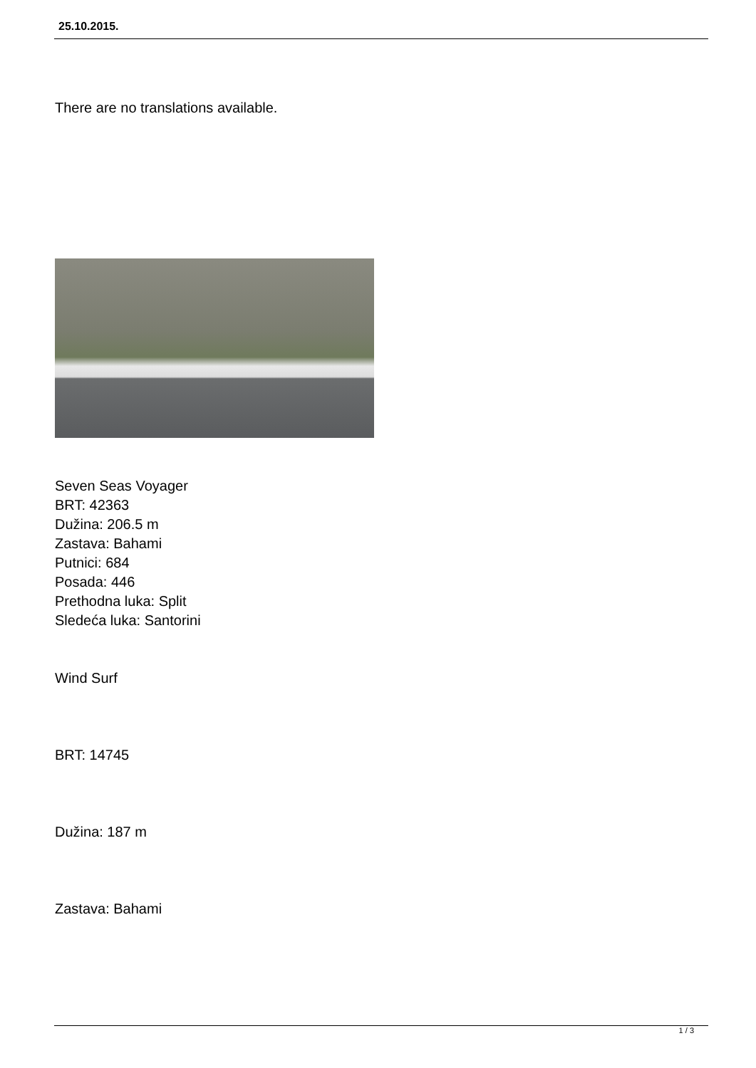25.10.2015.
There are no translations available.
Seven Seas Voyager
BRT: 42363
Dužina: 206.5 m
Zastava: Bahami
Putnici: 684
Posada: 446
Prethodna luka: Split
Sledeća luka: Santorini
Wind Surf
BRT: 14745
Dužina: 187 m
Zastava: Bahami
1 / 3